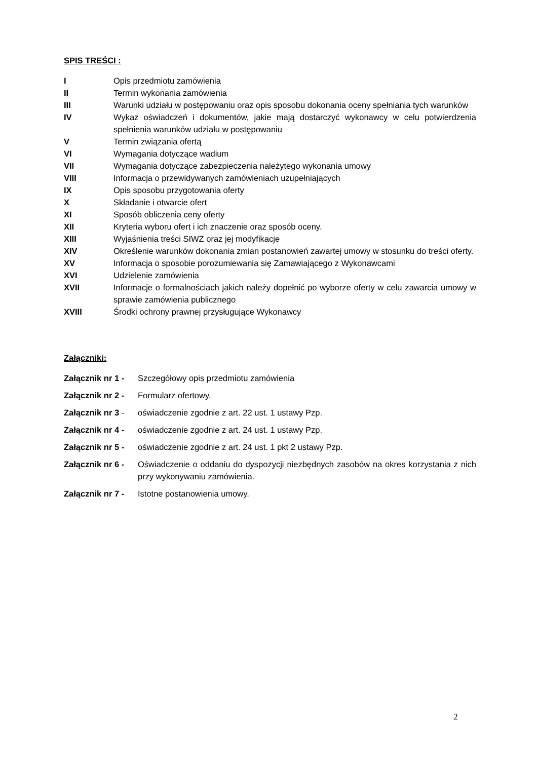SPIS TREŚCI :
I Opis przedmiotu zamówienia
II Termin wykonania zamówienia
III Warunki udziału w postępowaniu oraz opis sposobu dokonania oceny spełniania tych warunków
IV Wykaz oświadczeń i dokumentów, jakie mają dostarczyć wykonawcy w celu potwierdzenia spełnienia warunków udziału w postępowaniu
V Termin związania ofertą
VI Wymagania dotyczące wadium
VII Wymagania dotyczące zabezpieczenia należytego wykonania umowy
VIII Informacja o przewidywanych zamówieniach uzupełniających
IX Opis sposobu przygotowania oferty
X Składanie i otwarcie ofert
XI Sposób obliczenia ceny oferty
XII Kryteria wyboru ofert i ich znaczenie oraz sposób oceny.
XIII Wyjaśnienia treści SIWZ oraz jej modyfikacje
XIV Określenie warunków dokonania zmian postanowień zawartej umowy w stosunku do treści oferty.
XV Informacja o sposobie porozumiewania się Zamawiającego z Wykonawcami
XVI Udzielenie zamówienia
XVII Informacje o formalnościach jakich należy dopełnić po wyborze oferty w celu zawarcia umowy w sprawie zamówienia publicznego
XVIII Środki ochrony prawnej przysługujące Wykonawcy
Załączniki:
Załącznik nr 1 -
Szczegółowy opis przedmiotu zamówienia
Załącznik nr 2 -
Formularz ofertowy.
Załącznik nr 3 -
oświadczenie zgodnie z art. 22 ust. 1 ustawy Pzp.
Załącznik nr 4 -
oświadczenie zgodnie z art. 24 ust. 1 ustawy Pzp.
Załącznik nr 5 -
oświadczenie zgodnie z art. 24 ust. 1 pkt 2 ustawy Pzp.
Załącznik nr 6 -
Oświadczenie o oddaniu do dyspozycji niezbędnych zasobów na okres korzystania z nich przy wykonywaniu zamówienia.
Załącznik nr 7 -
Istotne postanowienia umowy.
2